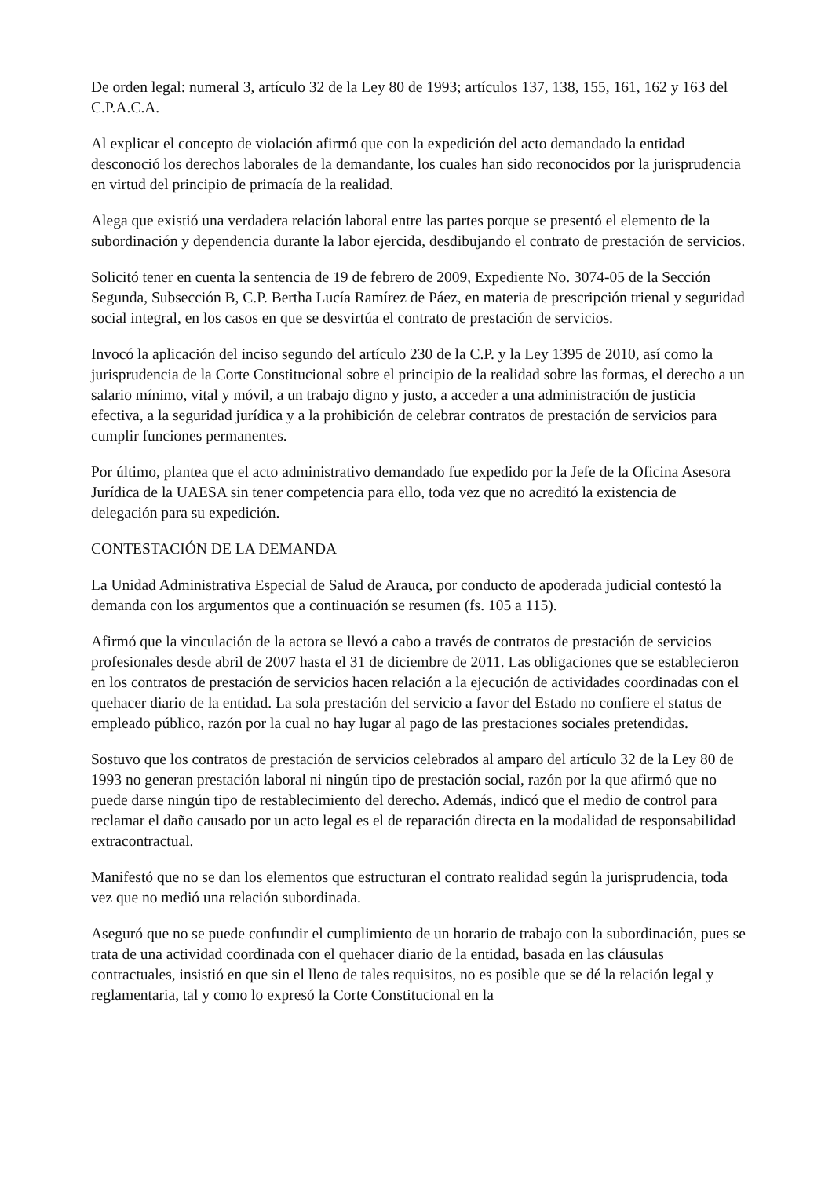De orden legal: numeral 3, artículo 32 de la Ley 80 de 1993; artículos 137, 138, 155, 161, 162 y 163 del C.P.A.C.A.
Al explicar el concepto de violación afirmó que con la expedición del acto demandado la entidad desconoció los derechos laborales de la demandante, los cuales han sido reconocidos por la jurisprudencia en virtud del principio de primacía de la realidad.
Alega que existió una verdadera relación laboral entre las partes porque se presentó el elemento de la subordinación y dependencia durante la labor ejercida, desdibujando el contrato de prestación de servicios.
Solicitó tener en cuenta la sentencia de 19 de febrero de 2009, Expediente No. 3074-05 de la Sección Segunda, Subsección B, C.P. Bertha Lucía Ramírez de Páez, en materia de prescripción trienal y seguridad social integral, en los casos en que se desvirtúa el contrato de prestación de servicios.
Invocó la aplicación del inciso segundo del artículo 230 de la C.P. y la Ley 1395 de 2010, así como la jurisprudencia de la Corte Constitucional sobre el principio de la realidad sobre las formas, el derecho a un salario mínimo, vital y móvil, a un trabajo digno y justo, a acceder a una administración de justicia efectiva, a la seguridad jurídica y a la prohibición de celebrar contratos de prestación de servicios para cumplir funciones permanentes.
Por último, plantea que el acto administrativo demandado fue expedido por la Jefe de la Oficina Asesora Jurídica de la UAESA sin tener competencia para ello, toda vez que no acreditó la existencia de delegación para su expedición.
CONTESTACIÓN DE LA DEMANDA
La Unidad Administrativa Especial de Salud de Arauca, por conducto de apoderada judicial contestó la demanda con los argumentos que a continuación se resumen (fs. 105 a 115).
Afirmó que la vinculación de la actora se llevó a cabo a través de contratos de prestación de servicios profesionales desde abril de 2007 hasta el 31 de diciembre de 2011. Las obligaciones que se establecieron en los contratos de prestación de servicios hacen relación a la ejecución de actividades coordinadas con el quehacer diario de la entidad. La sola prestación del servicio a favor del Estado no confiere el status de empleado público, razón por la cual no hay lugar al pago de las prestaciones sociales pretendidas.
Sostuvo que los contratos de prestación de servicios celebrados al amparo del artículo 32 de la Ley 80 de 1993 no generan prestación laboral ni ningún tipo de prestación social, razón por la que afirmó que no puede darse ningún tipo de restablecimiento del derecho. Además, indicó que el medio de control para reclamar el daño causado por un acto legal es el de reparación directa en la modalidad de responsabilidad extracontractual.
Manifestó que no se dan los elementos que estructuran el contrato realidad según la jurisprudencia, toda vez que no medió una relación subordinada.
Aseguró que no se puede confundir el cumplimiento de un horario de trabajo con la subordinación, pues se trata de una actividad coordinada con el quehacer diario de la entidad, basada en las cláusulas contractuales, insistió en que sin el lleno de tales requisitos, no es posible que se dé la relación legal y reglamentaria, tal y como lo expresó la Corte Constitucional en la